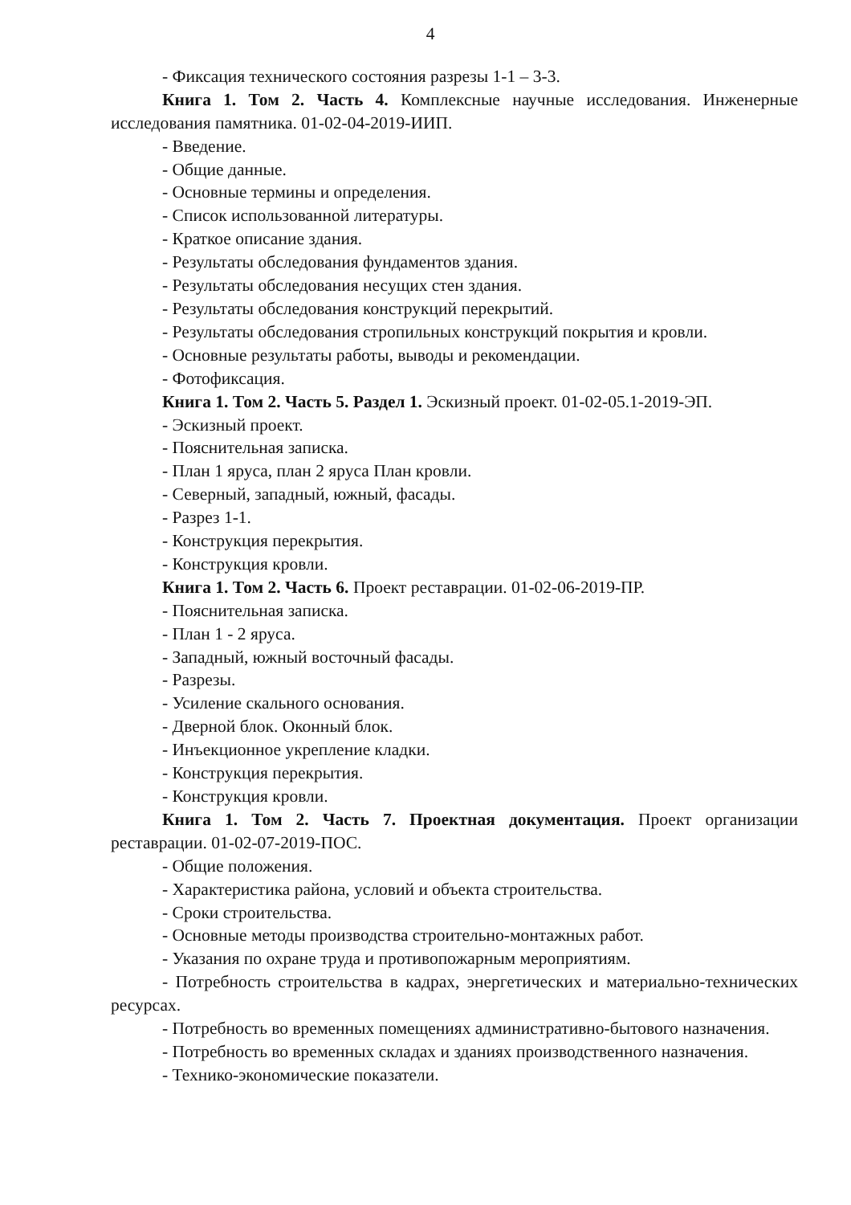4
- Фиксация технического состояния разрезы 1-1 – 3-3.
Книга 1. Том 2. Часть 4. Комплексные научные исследования. Инженерные исследования памятника. 01-02-04-2019-ИИП.
- Введение.
- Общие данные.
- Основные термины и определения.
- Список использованной литературы.
- Краткое описание здания.
- Результаты обследования фундаментов здания.
- Результаты обследования несущих стен здания.
- Результаты обследования конструкций перекрытий.
- Результаты обследования стропильных конструкций покрытия и кровли.
- Основные результаты работы, выводы и рекомендации.
- Фотофиксация.
Книга 1. Том 2. Часть 5. Раздел 1. Эскизный проект. 01-02-05.1-2019-ЭП.
- Эскизный проект.
- Пояснительная записка.
- План 1 яруса, план 2 яруса План кровли.
- Северный, западный, южный, фасады.
- Разрез 1-1.
- Конструкция перекрытия.
- Конструкция кровли.
Книга 1. Том 2. Часть 6. Проект реставрации. 01-02-06-2019-ПР.
- Пояснительная записка.
- План 1 - 2 яруса.
- Западный, южный восточный фасады.
- Разрезы.
- Усиление скального основания.
- Дверной блок. Оконный блок.
- Инъекционное укрепление кладки.
- Конструкция перекрытия.
- Конструкция кровли.
Книга 1. Том 2. Часть 7. Проектная документация. Проект организации реставрации. 01-02-07-2019-ПОС.
- Общие положения.
- Характеристика района, условий и объекта строительства.
- Сроки строительства.
- Основные методы производства строительно-монтажных работ.
- Указания по охране труда и противопожарным мероприятиям.
- Потребность строительства в кадрах, энергетических и материально-технических ресурсах.
- Потребность во временных помещениях административно-бытового назначения.
- Потребность во временных складах и зданиях производственного назначения.
- Технико-экономические показатели.